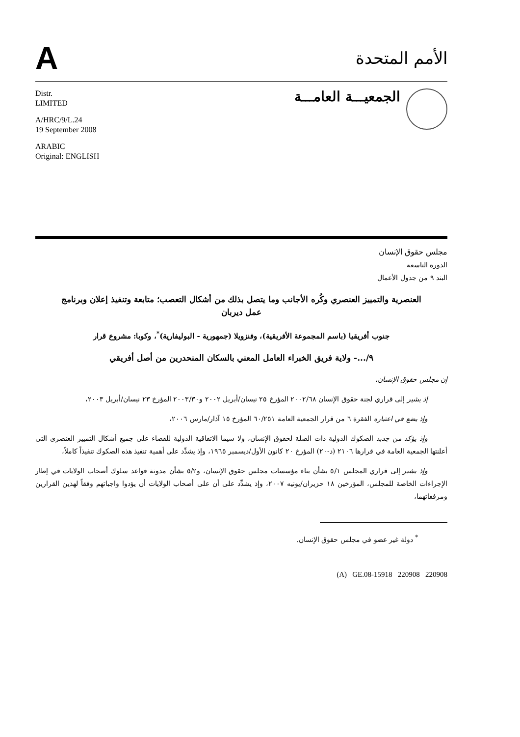A
الأمم المتحدة
Distr.
LIMITED
A/HRC/9/L.24
19 September 2008
ARABIC
Original: ENGLISH
الجمعيـــة العامـــة
مجلس حقوق الإنسان
الدورة التاسعة
البند ٩ من جدول الأعمال
العنصرية والتمييز العنصري وكُره الأجانب وما يتصل بذلك من أشكال التعصب؛ متابعة وتنفيذ إعلان وبرنامج عمل ديربان
جنوب أفريقيا (باسم المجموعة الأفريقية)، وفنزويلا (جمهورية - البوليفارية)<sup>*</sup>، وكوبا: مشروع قرار
٩/...- ولاية فريق الخبراء العامل المعني بالسكان المنحدرين من أصل أفريقي
إن مجلس حقوق الإنسان،
إذ يشير إلى قراري لجنة حقوق الإنسان ٢٠٠٢/٦٨ المؤرخ ٢٥ نيسان/أبريل ٢٠٠٢ و٢٠٠٣/٣٠ المؤرخ ٢٣ نيسان/أبريل ٢٠٠٣،
وإذ يضع في اعتباره الفقرة ٦ من قرار الجمعية العامة ٦٠/٢٥١ المؤرخ ١٥ آذار/مارس ٢٠٠٦،
وإذ يؤكد من جديد الصكوك الدولية ذات الصلة لحقوق الإنسان، ولا سيما الاتفاقية الدولية للقضاء على جميع أشكال التمييز العنصري التي أعلنتها الجمعية العامة في قرارها ٢١٠٦ (د-٢٠) المؤرخ ٢٠ كانون الأول/ديسمبر ١٩٦٥، وإذ يشدِّد على أهمية تنفيذ هذه الصكوك تنفيذاً كاملاً،
وإذ يشير إلى قراري المجلس ٥/١ بشأن بناء مؤسسات مجلس حقوق الإنسان، و٥/٢ بشأن مدونة قواعد سلوك أصحاب الولايات في إطار الإجراءات الخاصة للمجلس، المؤرخين ١٨ حزيران/يونيه ٢٠٠٧، وإذ يشدِّد على أن على أصحاب الولايات أن يؤدوا واجباتهم وفقاً لهذين القرارين ومرفقاتهما،
<sup>*</sup> دولة غير عضو في مجلس حقوق الإنسان.
(A) GE.08-15918 220908 220908